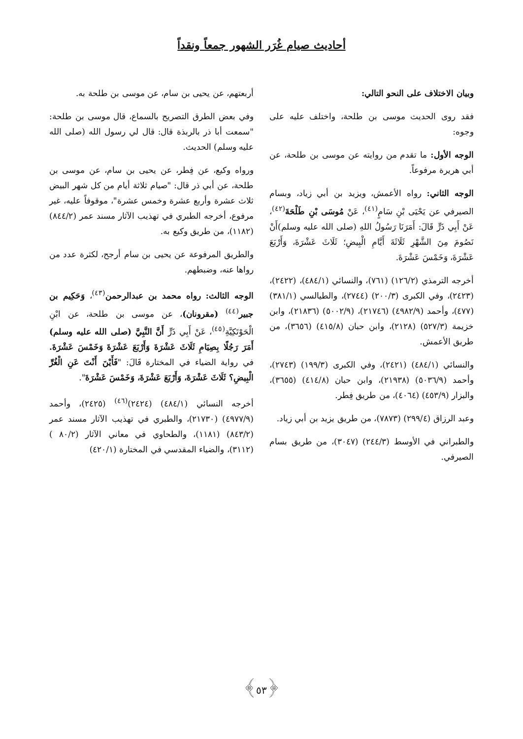أحاديث صيام غُرَر الشهور جمعاً ونقداً
وبيان الاختلاف على النحو التالي:
فقد روى الحديث موسى بن طلحة، واختلف عليه على وجوه:
الوجه الأول: ما تقدم من روايته عن موسى بن طلحة، عن أبي هريرة مرفوعاً.
الوجه الثاني: رواه الأعمش، ويزيد بن أبي زياد، وبسام الصيرفي عن يَحْيَى بْنِ سَامٍ<sup>(٤١)</sup>، عَنْ مُوسَى بْنِ طَلْحَةَ<sup>(٤٢)</sup>، عَنْ أَبِي ذَرٍّ قَالَ: أَمَرَنَا رَسُولُ اللهِ (صلى الله عليه وسلم)أَنْ نَصُومَ مِنَ الشَّهْرِ ثَلَاثَةَ أَيَّامِ الْبِيضِ؛ ثَلَاثَ عَشْرَةَ، وَأَرْبَعَ عَشْرَةَ، وَخَمْسَ عَشْرَةَ.
أخرجه الترمذي (١٢٦/٢) (٧٦١)، والنسائي (٤٨٤/١)، (٢٤٢٢)، (٢٤٢٣)، وفي الكبرى (٢٠٠/٣) (٢٧٤٤)، والطيالسي (٣٨١/١) (٤٧٧)، وأحمد (٤٩٨٢/٩) (٢١٧٤٦)، (٥٠٠٢/٩) (٢١٨٣٦)، وابن خزيمة (٥٢٧/٣) (٢١٢٨)، وابن حبان (٤١٥/٨) (٣٦٥٦)، من طريق الأعمش.
والنسائي (٤٨٤/١) (٢٤٢١)، وفي الكبرى (١٩٩/٣) (٢٧٤٣)، وأحمد (٥٠٣٦/٩) (٢١٩٣٨)، وابن حبان (٤١٤/٨) (٣٦٥٥)، والبزار (٤٥٣/٩) (٤٠٦٤)، من طريق فِطر.
وعبد الرزاق (٢٩٩/٤) (٧٨٧٣)، من طريق يزيد بن أبي زياد.
والطبراني في الأوسط (٢٤٤/٣) (٣٠٤٧)، من طريق بسام الصيرفي.
أربعتهم، عن يحيى بن سام، عن موسى بن طلحة به.
وفي بعض الطرق التصريح بالسماع، قال موسى بن طلحة: "سمعت أبا ذر بالربذة قال: قال لي رسول الله (صلى الله عليه وسلم) الحديث.
ورواه وكيع، عن فِطر، عن يحيى بن سام، عن موسى بن طلحة، عن أبي ذر قال: "صيام ثلاثة أيام من كل شهر البيض ثلاث عشرة وأربع عشرة وخمس عشرة"، موقوفاً عليه، غير مرفوع، أخرجه الطبري في تهذيب الآثار مسند عمر (٨٤٤/٢) (١١٨٢)، من طريق وكيع به.
والطريق المرفوعة عن يحيى بن سام أرجح، لكثرة عدد من رواها عنه، وضبطهم.
الوجه الثالث: رواه محمد بن عبدالرحمن<sup>(٤٣)</sup>، وَحَكِيم بن جبير<sup>(٤٤)</sup> (مقرونان)، عن موسى بن طلحة، عن ابْنِ الْحَوْتَكِيَّةِ<sup>(٤٥)</sup>، عَنْ أَبِي ذَرٍّ أَنَّ النَّبِيَّ (صلى الله عليه وسلم) أَمَرَ رَجُلًا بِصِيَامِ ثَلَاثَ عَشْرَةَ وَأَرْبَعَ عَشْرَةَ وَخَمْسَ عَشْرَةَ. في رواية الضياء في المختارة قَالَ: "فَأَيْنَ أَنْتَ عَنِ الْغُرِّ الْبِيضِ؟ ثَلَاثَ عَشْرَةَ، وَأَرْبَعَ عَشْرَةَ، وَخَمْسَ عَشْرَةَ".
أخرجه النسائي (٤٨٤/١) (٢٤٢٤)<sup>(٤٦)</sup> (٢٤٢٥)، وأحمد (٤٩٧٧/٩) (٢١٧٣٠)، والطبري في تهذيب الآثار مسند عمر (٨٤٣/٢) (١١٨١)، والطحاوي في معاني الآثار (٨٠/٢ ) (٣١١٢)، والضياء المقدسي في المختارة (٤٢٠/١)
﴿٥٣﴾